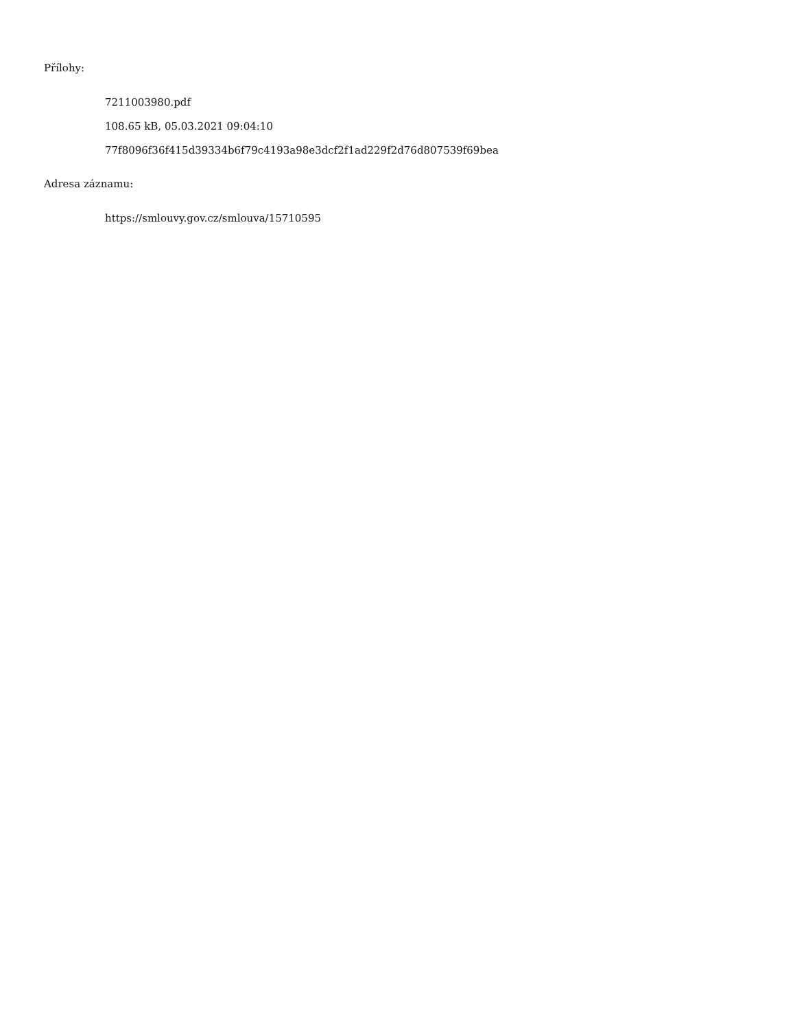Přílohy:
7211003980.pdf
108.65 kB, 05.03.2021 09:04:10
77f8096f36f415d39334b6f79c4193a98e3dcf2f1ad229f2d76d807539f69bea
Adresa záznamu:
https://smlouvy.gov.cz/smlouva/15710595